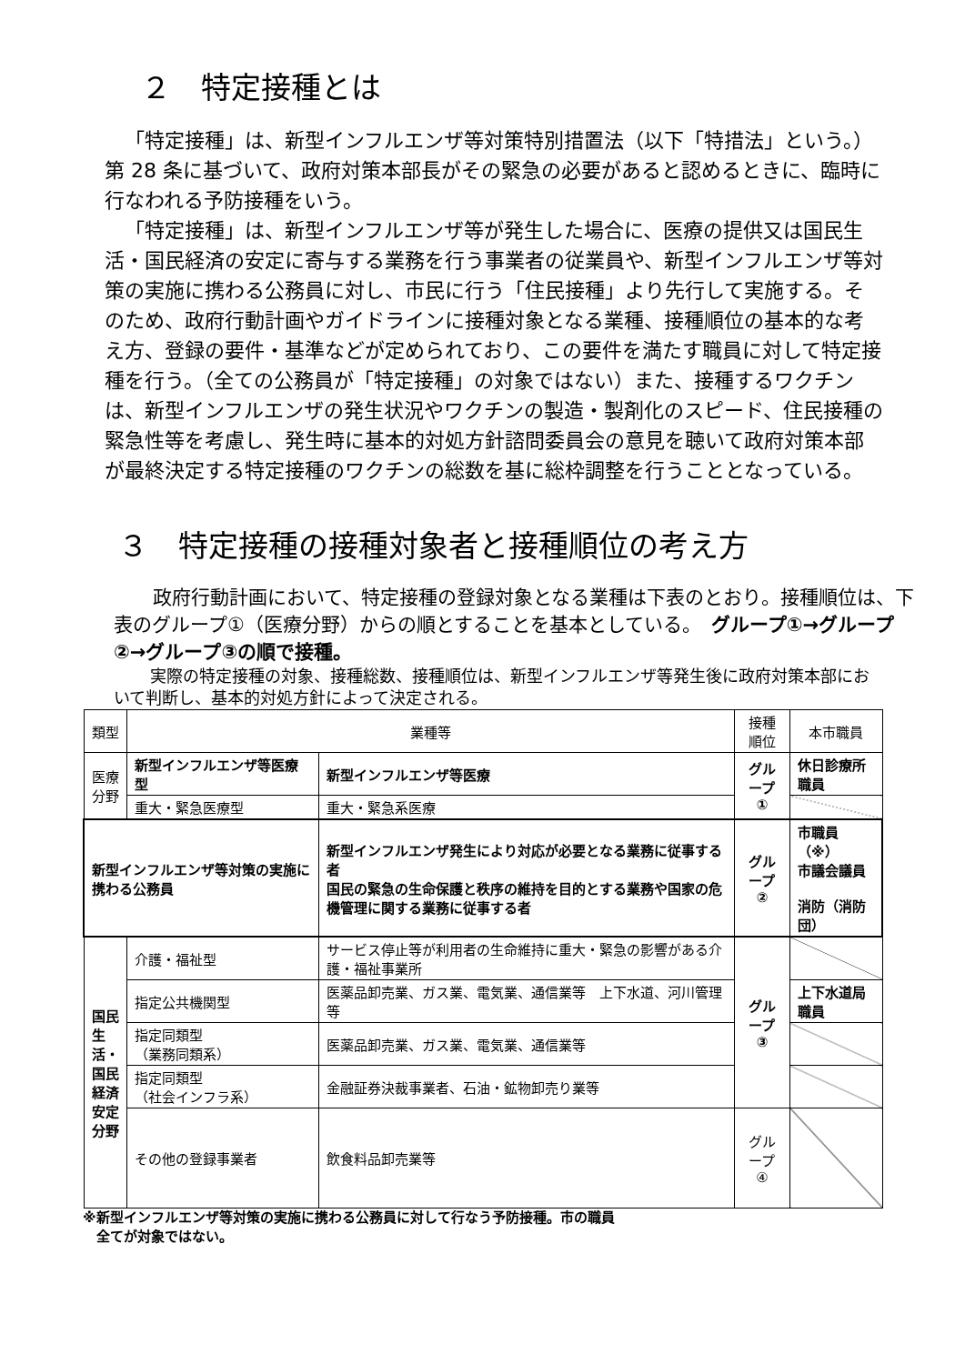２　特定接種とは
「特定接種」は、新型インフルエンザ等対策特別措置法（以下「特措法」という。）第 28 条に基づいて、政府対策本部長がその緊急の必要があると認めるときに、臨時に行なわれる予防接種をいう。
「特定接種」は、新型インフルエンザ等が発生した場合に、医療の提供又は国民生活・国民経済の安定に寄与する業務を行う事業者の従業員や、新型インフルエンザ等対策の実施に携わる公務員に対し、市民に行う「住民接種」より先行して実施する。そのため、政府行動計画やガイドラインに接種対象となる業種、接種順位の基本的な考え方、登録の要件・基準などが定められており、この要件を満たす職員に対して特定接種を行う。（全ての公務員が「特定接種」の対象ではない）また、接種するワクチンは、新型インフルエンザの発生状況やワクチンの製造・製剤化のスピード、住民接種の緊急性等を考慮し、発生時に基本的対処方針諮問委員会の意見を聴いて政府対策本部が最終決定する特定接種のワクチンの総数を基に総枠調整を行うこととなっている。
３　特定接種の接種対象者と接種順位の考え方
　政府行動計画において、特定接種の登録対象となる業種は下表のとおり。接種順位は、下表のグループ①（医療分野）からの順とすることを基本としている。　グループ①→グループ②→グループ③の順で接種。
　実際の特定接種の対象、接種総数、接種順位は、新型インフルエンザ等発生後に政府対策本部において判断し、基本的対処方針によって決定される。
| 類型 | 業種等 | | 接種順位 | 本市職員 |
| --- | --- | --- | --- | --- |
| 医療分野 | 新型インフルエンザ等医療型 | 新型インフルエンザ等医療 | グループ ① | 休日診療所職員 |
| | 重大・緊急医療型 | 重大・緊急系医療 | | |
| 新型インフルエンザ等対策の実施に携わる公務員 | | 新型インフルエンザ発生により対応が必要となる業務に従事する者 国民の緊急の生命保護と秩序の維持を目的とする業務や国家の危機管理に関する業務に従事する者 | グループ ② | 市職員（※） 市議会議員 消防（消防団） |
| 国民生活・国民経済安定分野 | 介護・福祉型 | サービス停止等が利用者の生命維持に重大・緊急の影響がある介護・福祉事業所 | グループ ③ | |
| | 指定公共機関型 | 医薬品卸売業、ガス業、電気業、通信業等 上下水道、河川管理等 | | 上下水道局職員 |
| | 指定同類型 （業務同類系） | 医薬品卸売業、ガス業、電気業、通信業等 | | |
| | 指定同類型 （社会インフラ系） | 金融証券決裁事業者、石油・鉱物卸売り業等 | | |
| | その他の登録事業者 | 飲食料品卸売業等 | グループ ④ | |
※新型インフルエンザ等対策の実施に携わる公務員に対して行なう予防接種。市の職員
　全てが対象ではない。